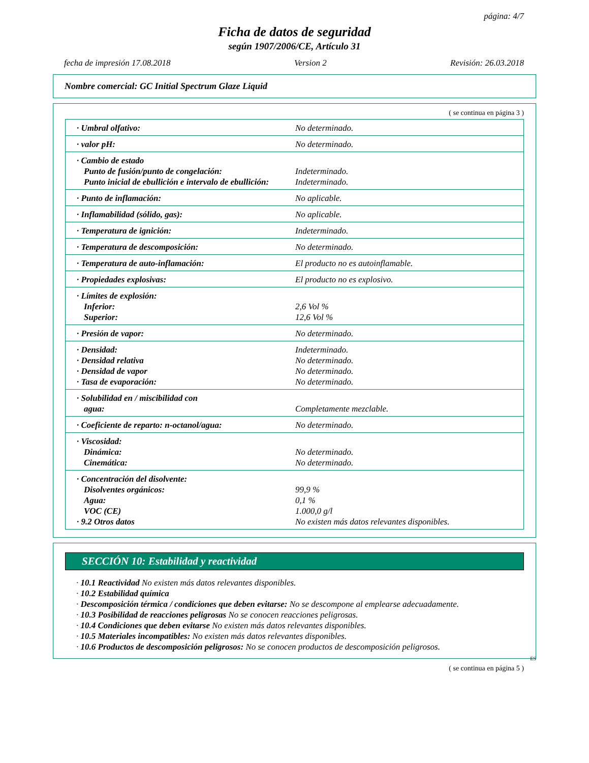página: 4/7
Ficha de datos de seguridad
según 1907/2006/CE, Artículo 31
fecha de impresión 17.08.2018 Version 2 Revisión: 26.03.2018
Nombre comercial: GC Initial Spectrum Glaze Liquid
( se continua en página 3 )
| · Umbral olfativo: | No determinado. |
| · valor pH: | No determinado. |
| · Cambio de estado Punto de fusión/punto de congelación: Punto inicial de ebullición e intervalo de ebullición: | Indeterminado. Indeterminado. |
| · Punto de inflamación: | No aplicable. |
| · Inflamabilidad (sólido, gas): | No aplicable. |
| · Temperatura de ignición: | Indeterminado. |
| · Temperatura de descomposición: | No determinado. |
| · Temperatura de auto-inflamación: | El producto no es autoinflamable. |
| · Propiedades explosivas: | El producto no es explosivo. |
| · Límites de explosión: Inferior: Superior: | 2,6 Vol % 12,6 Vol % |
| · Presión de vapor: | No determinado. |
| · Densidad: · Densidad relativa · Densidad de vapor · Tasa de evaporación: | Indeterminado. No determinado. No determinado. No determinado. |
| · Solubilidad en / miscibilidad con agua: | Completamente mezclable. |
| · Coeficiente de reparto: n-octanol/agua: | No determinado. |
| · Viscosidad: Dinámica: Cinemática: | No determinado. No determinado. |
| · Concentración del disolvente: Disolventes orgánicos: Agua: VOC (CE) · 9.2 Otros datos | 99,9 % 0,1 % 1.000,0 g/l No existen más datos relevantes disponibles. |
SECCIÓN 10: Estabilidad y reactividad
· 10.1 Reactividad No existen más datos relevantes disponibles.
· 10.2 Estabilidad química
· Descomposición térmica / condiciones que deben evitarse: No se descompone al emplearse adecuadamente.
· 10.3 Posibilidad de reacciones peligrosas No se conocen reacciones peligrosas.
· 10.4 Condiciones que deben evitarse No existen más datos relevantes disponibles.
· 10.5 Materiales incompatibles: No existen más datos relevantes disponibles.
· 10.6 Productos de descomposición peligrosos: No se conocen productos de descomposición peligrosos.
ES
( se continua en página 5 )